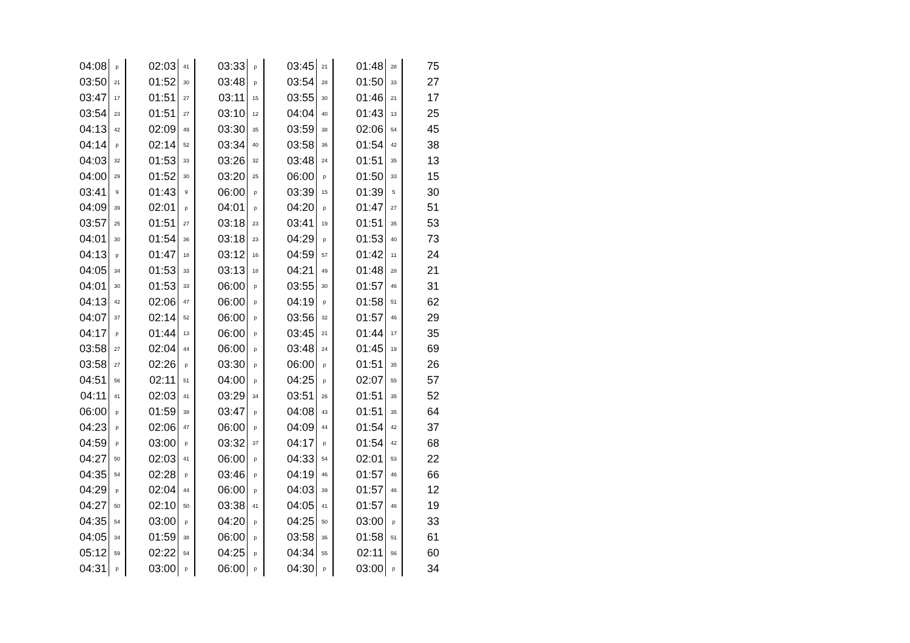| 04:08 | p | | 02:03 | 41 | | 03:33 | p | | 03:45 | 21 | | 01:48 | 28 | 75 |
| 03:50 | 21 | | 01:52 | 30 | | 03:48 | p | | 03:54 | 28 | | 01:50 | 33 | 27 |
| 03:47 | 17 | | 01:51 | 27 | | 03:11 | 15 | | 03:55 | 30 | | 01:46 | 21 | 17 |
| 03:54 | 23 | | 01:51 | 27 | | 03:10 | 12 | | 04:04 | 40 | | 01:43 | 13 | 25 |
| 04:13 | 42 | | 02:09 | 49 | | 03:30 | 35 | | 03:59 | 38 | | 02:06 | 54 | 45 |
| 04:14 | p | | 02:14 | 52 | | 03:34 | 40 | | 03:58 | 36 | | 01:54 | 42 | 38 |
| 04:03 | 32 | | 01:53 | 33 | | 03:26 | 32 | | 03:48 | 24 | | 01:51 | 35 | 13 |
| 04:00 | 29 | | 01:52 | 30 | | 03:20 | 25 | | 06:00 | p | | 01:50 | 33 | 15 |
| 03:41 | 9 | | 01:43 | 9 | | 06:00 | p | | 03:39 | 15 | | 01:39 | 5 | 30 |
| 04:09 | 39 | | 02:01 | p | | 04:01 | p | | 04:20 | p | | 01:47 | 27 | 51 |
| 03:57 | 25 | | 01:51 | 27 | | 03:18 | 23 | | 03:41 | 19 | | 01:51 | 35 | 53 |
| 04:01 | 30 | | 01:54 | 36 | | 03:18 | 23 | | 04:29 | p | | 01:53 | 40 | 73 |
| 04:13 | p | | 01:47 | 18 | | 03:12 | 16 | | 04:59 | 57 | | 01:42 | 11 | 24 |
| 04:05 | 34 | | 01:53 | 33 | | 03:13 | 18 | | 04:21 | 49 | | 01:48 | 28 | 21 |
| 04:01 | 30 | | 01:53 | 33 | | 06:00 | p | | 03:55 | 30 | | 01:57 | 46 | 31 |
| 04:13 | 42 | | 02:06 | 47 | | 06:00 | p | | 04:19 | p | | 01:58 | 51 | 62 |
| 04:07 | 37 | | 02:14 | 52 | | 06:00 | p | | 03:56 | 32 | | 01:57 | 46 | 29 |
| 04:17 | p | | 01:44 | 13 | | 06:00 | p | | 03:45 | 21 | | 01:44 | 17 | 35 |
| 03:58 | 27 | | 02:04 | 44 | | 06:00 | p | | 03:48 | 24 | | 01:45 | 19 | 69 |
| 03:58 | 27 | | 02:26 | p | | 03:30 | p | | 06:00 | p | | 01:51 | 35 | 26 |
| 04:51 | 56 | | 02:11 | 51 | | 04:00 | p | | 04:25 | p | | 02:07 | 55 | 57 |
| 04:11 | 41 | | 02:03 | 41 | | 03:29 | 34 | | 03:51 | 26 | | 01:51 | 35 | 52 |
| 06:00 | p | | 01:59 | 38 | | 03:47 | p | | 04:08 | 43 | | 01:51 | 35 | 64 |
| 04:23 | p | | 02:06 | 47 | | 06:00 | p | | 04:09 | 44 | | 01:54 | 42 | 37 |
| 04:59 | p | | 03:00 | p | | 03:32 | 37 | | 04:17 | p | | 01:54 | 42 | 68 |
| 04:27 | 50 | | 02:03 | 41 | | 06:00 | p | | 04:33 | 54 | | 02:01 | 53 | 22 |
| 04:35 | 54 | | 02:28 | p | | 03:46 | p | | 04:19 | 46 | | 01:57 | 46 | 66 |
| 04:29 | p | | 02:04 | 44 | | 06:00 | p | | 04:03 | 39 | | 01:57 | 46 | 12 |
| 04:27 | 50 | | 02:10 | 50 | | 03:38 | 41 | | 04:05 | 41 | | 01:57 | 46 | 19 |
| 04:35 | 54 | | 03:00 | p | | 04:20 | p | | 04:25 | 50 | | 03:00 | p | 33 |
| 04:05 | 34 | | 01:59 | 38 | | 06:00 | p | | 03:58 | 36 | | 01:58 | 51 | 61 |
| 05:12 | 59 | | 02:22 | 54 | | 04:25 | p | | 04:34 | 55 | | 02:11 | 56 | 60 |
| 04:31 | p | | 03:00 | p | | 06:00 | p | | 04:30 | p | | 03:00 | p | 34 |